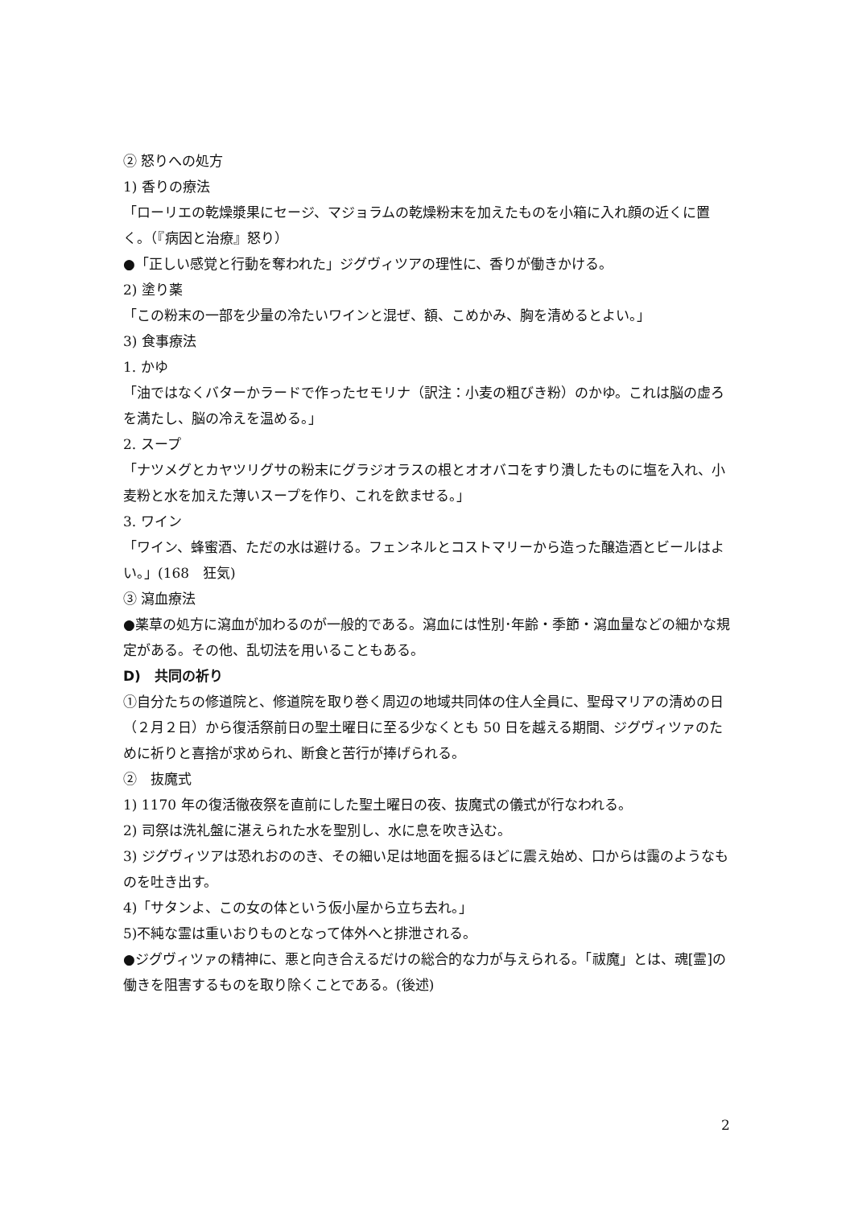② 怒りへの処方
1) 香りの療法
「ローリエの乾燥漿果にセージ、マジョラムの乾燥粉末を加えたものを小箱に入れ顔の近くに置く。（『病因と治療』怒り）
●「正しい感覚と行動を奪われた」ジグヴィツアの理性に、香りが働きかける。
2) 塗り薬
「この粉末の一部を少量の冷たいワインと混ぜ、額、こめかみ、胸を清めるとよい。」
3) 食事療法
1. かゆ
「油ではなくバターかラードで作ったセモリナ（訳注：小麦の粗びき粉）のかゆ。これは脳の虚ろを満たし、脳の冷えを温める。」
2. スープ
「ナツメグとカヤツリグサの粉末にグラジオラスの根とオオバコをすり潰したものに塩を入れ、小麦粉と水を加えた薄いスープを作り、これを飲ませる。」
3. ワイン
「ワイン、蜂蜜酒、ただの水は避ける。フェンネルとコストマリーから造った醸造酒とビールはよい。」(168　狂気)
③ 瀉血療法
●薬草の処方に瀉血が加わるのが一般的である。瀉血には性別･年齢・季節・瀉血量などの細かな規定がある。その他、乱切法を用いることもある。
D)　共同の祈り
①自分たちの修道院と、修道院を取り巻く周辺の地域共同体の住人全員に、聖母マリアの清めの日（２月２日）から復活祭前日の聖土曜日に至る少なくとも 50 日を越える期間、ジグヴィツァのために祈りと喜捨が求められ、断食と苦行が捧げられる。
②　抜魔式
1) 1170 年の復活徹夜祭を直前にした聖土曜日の夜、抜魔式の儀式が行なわれる。
2) 司祭は洗礼盤に湛えられた水を聖別し、水に息を吹き込む。
3) ジグヴィツアは恐れおののき、その細い足は地面を掘るほどに震え始め、口からは靄のようなものを吐き出す。
4)「サタンよ、この女の体という仮小屋から立ち去れ。」
5)不純な霊は重いおりものとなって体外へと排泄される。
●ジグヴィツァの精神に、悪と向き合えるだけの総合的な力が与えられる。「祓魔」とは、魂[霊]の働きを阻害するものを取り除くことである。(後述)
2